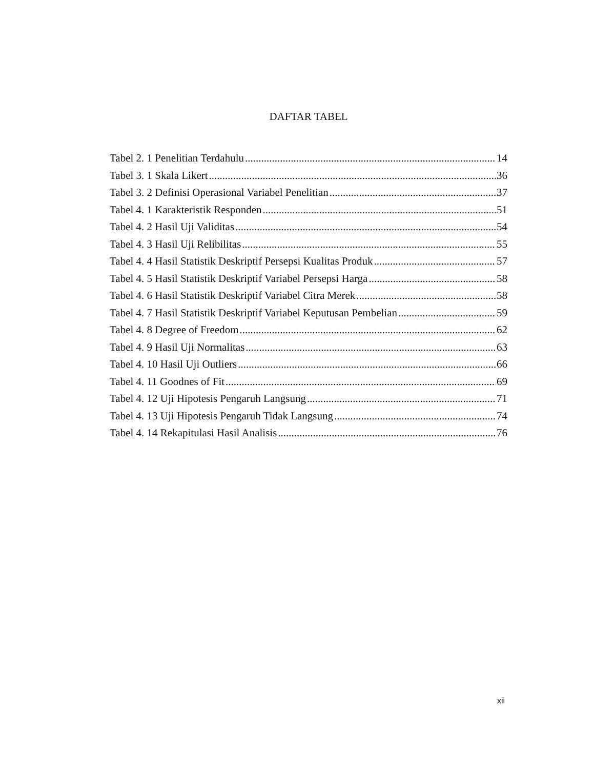DAFTAR TABEL
Tabel 2. 1 Penelitian Terdahulu 14
Tabel 3. 1 Skala Likert 36
Tabel 3. 2 Definisi Operasional Variabel Penelitian 37
Tabel 4. 1 Karakteristik Responden 51
Tabel 4. 2 Hasil Uji Validitas 54
Tabel 4. 3 Hasil Uji Relibilitas 55
Tabel 4. 4 Hasil Statistik Deskriptif Persepsi Kualitas Produk 57
Tabel 4. 5 Hasil Statistik Deskriptif Variabel Persepsi Harga 58
Tabel 4. 6 Hasil Statistik Deskriptif Variabel Citra Merek 58
Tabel 4. 7 Hasil Statistik Deskriptif Variabel Keputusan Pembelian 59
Tabel 4. 8 Degree of Freedom 62
Tabel 4. 9 Hasil Uji Normalitas 63
Tabel 4. 10 Hasil Uji Outliers 66
Tabel 4. 11 Goodnes of Fit 69
Tabel 4. 12 Uji Hipotesis Pengaruh Langsung 71
Tabel 4. 13 Uji Hipotesis Pengaruh Tidak Langsung 74
Tabel 4. 14 Rekapitulasi Hasil Analisis 76
xii